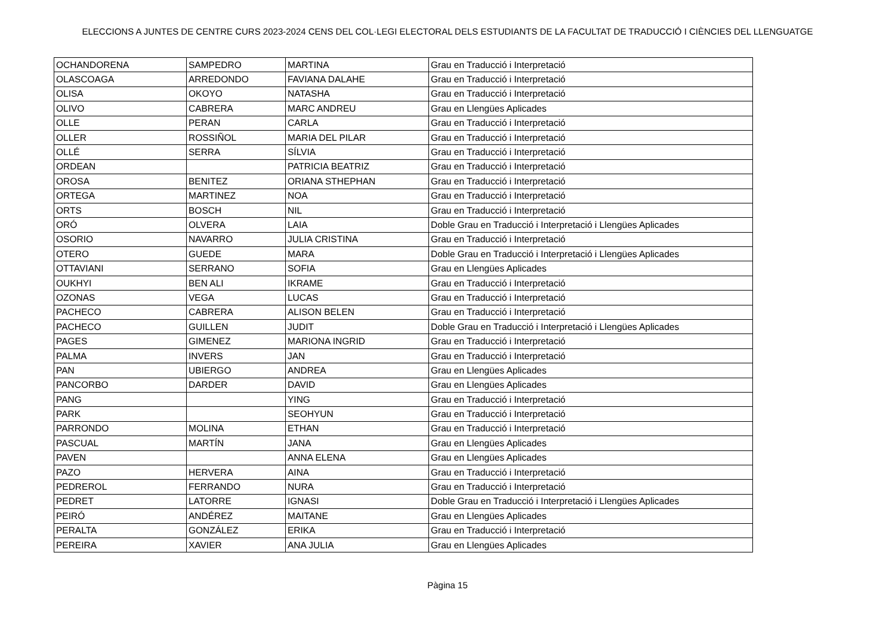ELECCIONS A JUNTES DE CENTRE CURS 2023-2024 CENS DEL COL·LEGI ELECTORAL DELS ESTUDIANTS DE LA FACULTAT DE TRADUCCIÓ I CIÈNCIES DEL LLENGUATGE
| OCHANDORENA | SAMPEDRO | MARTINA | Grau en Traducció i Interpretació |
| OLASCOAGA | ARREDONDO | FAVIANA DALAHE | Grau en Traducció i Interpretació |
| OLISA | OKOYO | NATASHA | Grau en Traducció i Interpretació |
| OLIVO | CABRERA | MARC ANDREU | Grau en Llengües Aplicades |
| OLLE | PERAN | CARLA | Grau en Traducció i Interpretació |
| OLLER | ROSSIÑOL | MARIA DEL PILAR | Grau en Traducció i Interpretació |
| OLLÉ | SERRA | SÍLVIA | Grau en Traducció i Interpretació |
| ORDEAN | | PATRICIA BEATRIZ | Grau en Traducció i Interpretació |
| OROSA | BENITEZ | ORIANA STHEPHAN | Grau en Traducció i Interpretació |
| ORTEGA | MARTINEZ | NOA | Grau en Traducció i Interpretació |
| ORTS | BOSCH | NIL | Grau en Traducció i Interpretació |
| ORÓ | OLVERA | LAIA | Doble Grau en Traducció i Interpretació i Llengües Aplicades |
| OSORIO | NAVARRO | JULIA CRISTINA | Grau en Traducció i Interpretació |
| OTERO | GUEDE | MARA | Doble Grau en Traducció i Interpretació i Llengües Aplicades |
| OTTAVIANI | SERRANO | SOFIA | Grau en Llengües Aplicades |
| OUKHYI | BEN ALI | IKRAME | Grau en Traducció i Interpretació |
| OZONAS | VEGA | LUCAS | Grau en Traducció i Interpretació |
| PACHECO | CABRERA | ALISON BELEN | Grau en Traducció i Interpretació |
| PACHECO | GUILLEN | JUDIT | Doble Grau en Traducció i Interpretació i Llengües Aplicades |
| PAGES | GIMENEZ | MARIONA INGRID | Grau en Traducció i Interpretació |
| PALMA | INVERS | JAN | Grau en Traducció i Interpretació |
| PAN | UBIERGO | ANDREA | Grau en Llengües Aplicades |
| PANCORBO | DARDER | DAVID | Grau en Llengües Aplicades |
| PANG | | YING | Grau en Traducció i Interpretació |
| PARK | | SEOHYUN | Grau en Traducció i Interpretació |
| PARRONDO | MOLINA | ETHAN | Grau en Traducció i Interpretació |
| PASCUAL | MARTÍN | JANA | Grau en Llengües Aplicades |
| PAVEN | | ANNA ELENA | Grau en Llengües Aplicades |
| PAZO | HERVERA | AINA | Grau en Traducció i Interpretació |
| PEDREROL | FERRANDO | NURA | Grau en Traducció i Interpretació |
| PEDRET | LATORRE | IGNASI | Doble Grau en Traducció i Interpretació i Llengües Aplicades |
| PEIRÓ | ANDÉREZ | MAITANE | Grau en Llengües Aplicades |
| PERALTA | GONZÁLEZ | ERIKA | Grau en Traducció i Interpretació |
| PEREIRA | XAVIER | ANA JULIA | Grau en Llengües Aplicades |
Pàgina 15